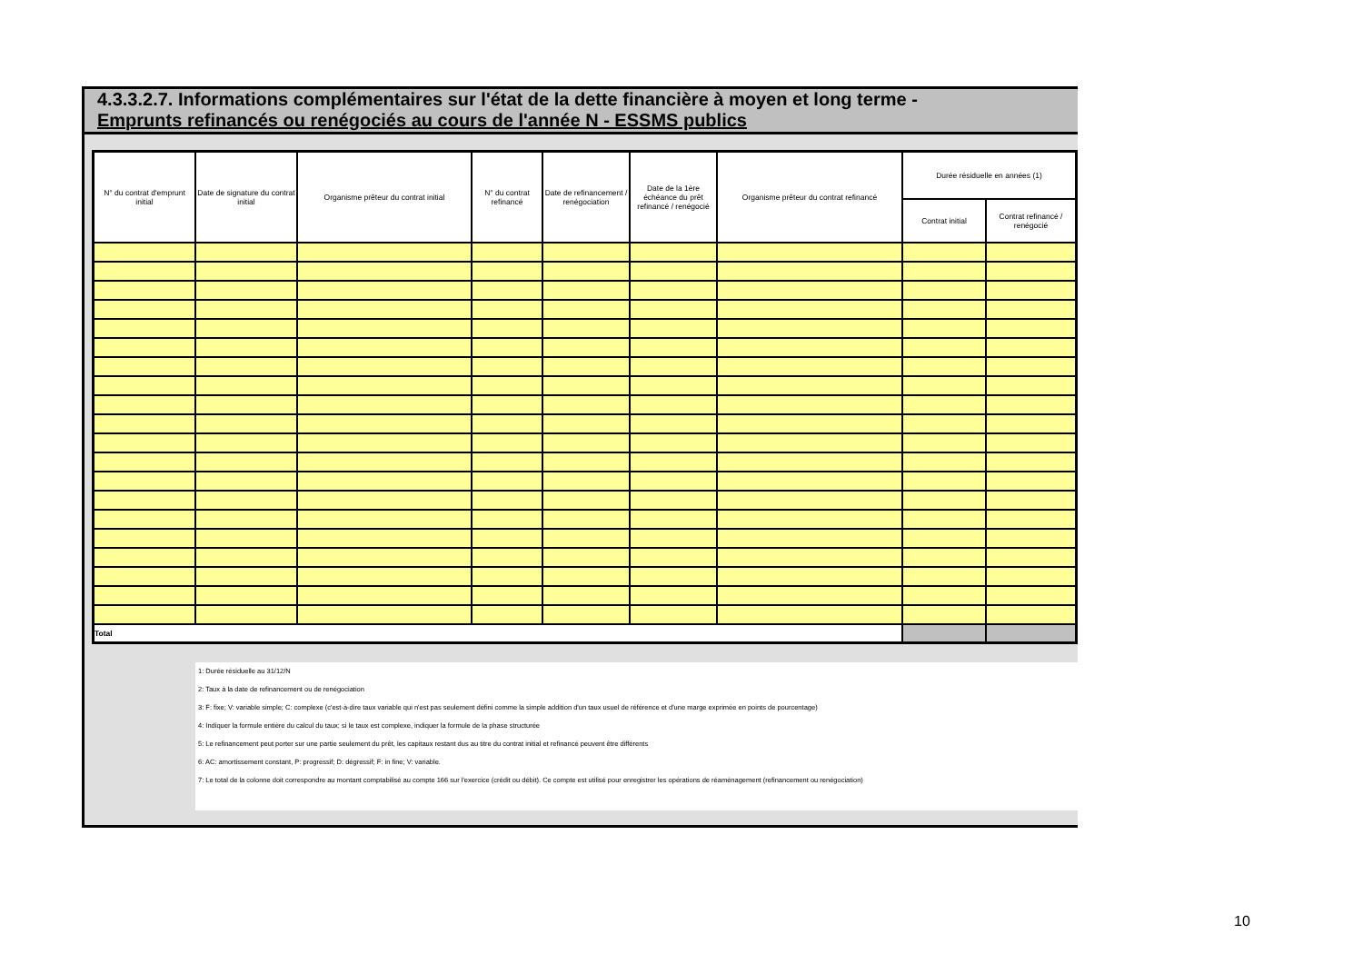4.3.3.2.7. Informations complémentaires sur l'état de la dette financière à moyen et long terme -
Emprunts refinancés ou renégociés au cours de l'année N - ESSMS publics
| N° du contrat d'emprunt initial | Date de signature du contrat initial | Organisme prêteur du contrat initial | N° du contrat refinancé | Date de refinancement / renégociation | Date de la 1ère échéance du prêt refinancé / renégocié | Organisme prêteur du contrat refinancé | Durée résiduelle en années (1) | |
| --- | --- | --- | --- | --- | --- | --- | --- | --- |
| | | | | | | | Contrat initial | Contrat refinancé / renégocié |
| Total | | | | | | | | |
1: Durée résiduelle au 31/12/N
2: Taux à la date de refinancement ou de renégociation
3: F: fixe; V: variable simple; C: complexe (c'est-à-dire taux variable qui n'est pas seulement défini comme la simple addition d'un taux usuel de référence et d'une marge exprimée en points de pourcentage)
4: Indiquer la formule entière du calcul du taux; si le taux est complexe, indiquer la formule de la phase structurée
5: Le refinancement peut porter sur une partie seulement du prêt, les capitaux restant dus au titre du contrat initial et refinancé peuvent être différents
6: AC: amortissement constant, P: progressif; D: dégressif; F: in fine; V: variable.
7: Le total de la colonne doit correspondre au montant comptabilisé au compte 166 sur l'exercice (crédit ou débit). Ce compte est utilisé pour enregistrer les opérations de réaménagement (refinancement ou renégociation)
10